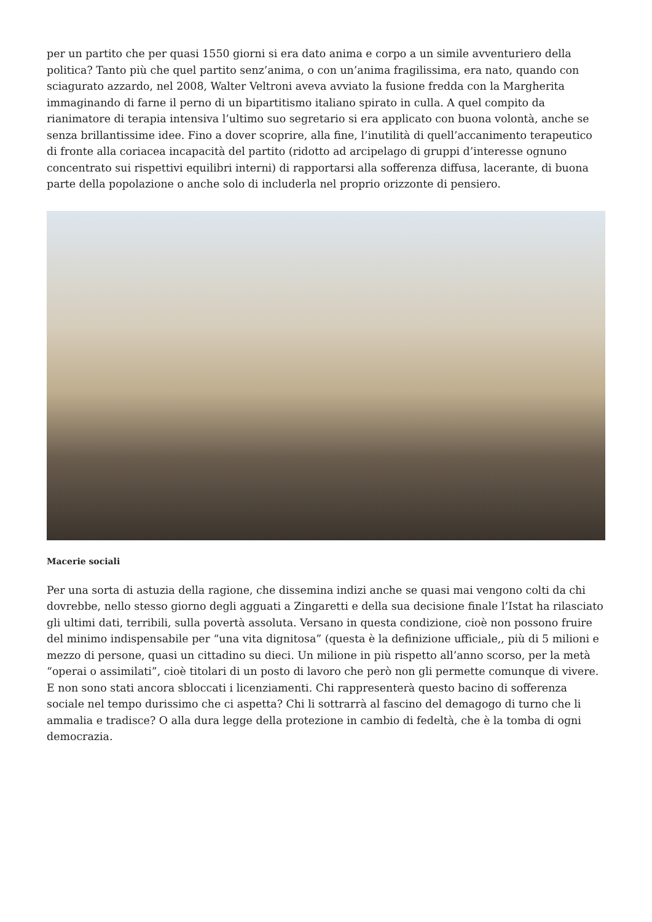per un partito che per quasi 1550 giorni si era dato anima e corpo a un simile avventuriero della politica? Tanto più che quel partito senz’anima, o con un’anima fragilissima, era nato, quando con sciagurato azzardo, nel 2008, Walter Veltroni aveva avviato la fusione fredda con la Margherita immaginando di farne il perno di un bipartitismo italiano spirato in culla. A quel compito da rianimatore di terapia intensiva l’ultimo suo segretario si era applicato con buona volontà, anche se senza brillantissime idee. Fino a dover scoprire, alla fine, l’inutilità di quell’accanimento terapeutico di fronte alla coriacea incapacità del partito (ridotto ad arcipelago di gruppi d’interesse ognuno concentrato sui rispettivi equilibri interni) di rapportarsi alla sofferenza diffusa, lacerante, di buona parte della popolazione o anche solo di includerla nel proprio orizzonte di pensiero.
Macerie sociali
Per una sorta di astuzia della ragione, che dissemina indizi anche se quasi mai vengono colti da chi dovrebbe, nello stesso giorno degli agguati a Zingaretti e della sua decisione finale l’Istat ha rilasciato gli ultimi dati, terribili, sulla povertà assoluta. Versano in questa condizione, cioè non possono fruire del minimo indispensabile per “una vita dignitosa” (questa è la definizione ufficiale,, più di 5 milioni e mezzo di persone, quasi un cittadino su dieci. Un milione in più rispetto all’anno scorso, per la metà “operai o assimilati”, cioè titolari di un posto di lavoro che però non gli permette comunque di vivere. E non sono stati ancora sbloccati i licenziamenti. Chi rappresenterà questo bacino di sofferenza sociale nel tempo durissimo che ci aspetta? Chi li sottrarrà al fascino del demagogo di turno che li ammalia e tradisce? O alla dura legge della protezione in cambio di fedeltà, che è la tomba di ogni democrazia.